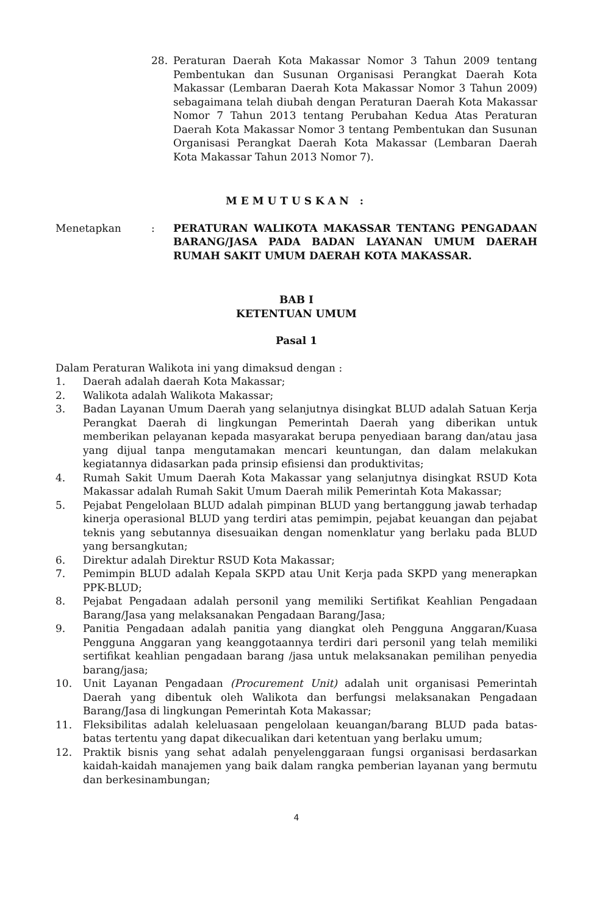28. Peraturan Daerah Kota Makassar Nomor 3 Tahun 2009 tentang Pembentukan dan Susunan Organisasi Perangkat Daerah Kota Makassar (Lembaran Daerah Kota Makassar Nomor 3 Tahun 2009) sebagaimana telah diubah dengan Peraturan Daerah Kota Makassar Nomor 7 Tahun 2013 tentang Perubahan Kedua Atas Peraturan Daerah Kota Makassar Nomor 3 tentang Pembentukan dan Susunan Organisasi Perangkat Daerah Kota Makassar (Lembaran Daerah Kota Makassar Tahun 2013 Nomor 7).
MEMUTUSKAN :
Menetapkan : PERATURAN WALIKOTA MAKASSAR TENTANG PENGADAAN BARANG/JASA PADA BADAN LAYANAN UMUM DAERAH RUMAH SAKIT UMUM DAERAH KOTA MAKASSAR.
BAB I
KETENTUAN UMUM
Pasal 1
Dalam Peraturan Walikota ini yang dimaksud dengan :
1. Daerah adalah daerah Kota Makassar;
2. Walikota adalah Walikota Makassar;
3. Badan Layanan Umum Daerah yang selanjutnya disingkat BLUD adalah Satuan Kerja Perangkat Daerah di lingkungan Pemerintah Daerah yang diberikan untuk memberikan pelayanan kepada masyarakat berupa penyediaan barang dan/atau jasa yang dijual tanpa mengutamakan mencari keuntungan, dan dalam melakukan kegiatannya didasarkan pada prinsip efisiensi dan produktivitas;
4. Rumah Sakit Umum Daerah Kota Makassar yang selanjutnya disingkat RSUD Kota Makassar adalah Rumah Sakit Umum Daerah milik Pemerintah Kota Makassar;
5. Pejabat Pengelolaan BLUD adalah pimpinan BLUD yang bertanggung jawab terhadap kinerja operasional BLUD yang terdiri atas pemimpin, pejabat keuangan dan pejabat teknis yang sebutannya disesuaikan dengan nomenklatur yang berlaku pada BLUD yang bersangkutan;
6. Direktur adalah Direktur RSUD Kota Makassar;
7. Pemimpin BLUD adalah Kepala SKPD atau Unit Kerja pada SKPD yang menerapkan PPK-BLUD;
8. Pejabat Pengadaan adalah personil yang memiliki Sertifikat Keahlian Pengadaan Barang/Jasa yang melaksanakan Pengadaan Barang/Jasa;
9. Panitia Pengadaan adalah panitia yang diangkat oleh Pengguna Anggaran/Kuasa Pengguna Anggaran yang keanggotaannya terdiri dari personil yang telah memiliki sertifikat keahlian pengadaan barang /jasa untuk melaksanakan pemilihan penyedia barang/jasa;
10. Unit Layanan Pengadaan (Procurement Unit) adalah unit organisasi Pemerintah Daerah yang dibentuk oleh Walikota dan berfungsi melaksanakan Pengadaan Barang/Jasa di lingkungan Pemerintah Kota Makassar;
11. Fleksibilitas adalah keleluasaan pengelolaan keuangan/barang BLUD pada batas-batas tertentu yang dapat dikecualikan dari ketentuan yang berlaku umum;
12. Praktik bisnis yang sehat adalah penyelenggaraan fungsi organisasi berdasarkan kaidah-kaidah manajemen yang baik dalam rangka pemberian layanan yang bermutu dan berkesinambungan;
4